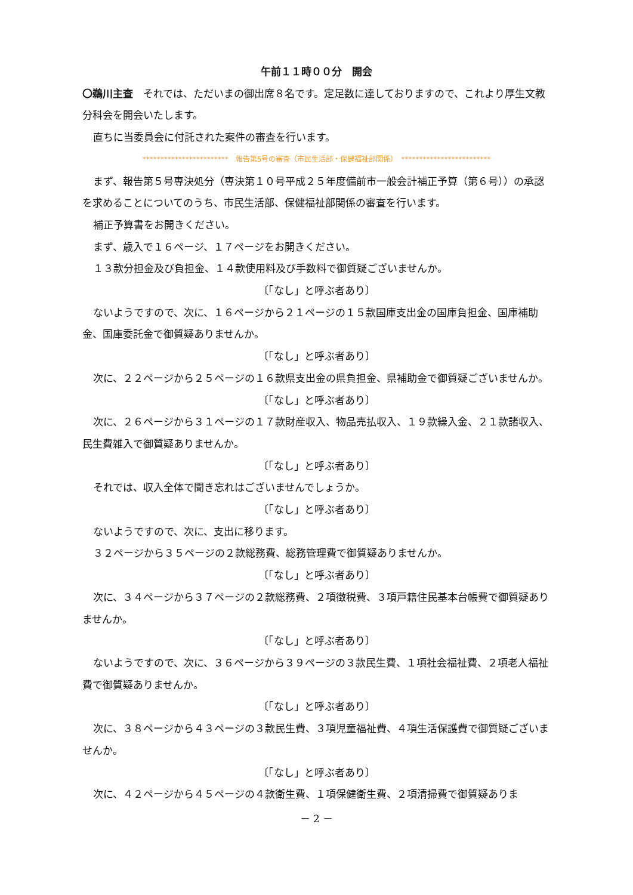午前１１時００分　開会
〇鵜川主査　それでは、ただいまの御出席８名です。定足数に達しておりますので、これより厚生文教分科会を開会いたします。
直ちに当委員会に付託された案件の審査を行います。
************************　報告第5号の審査（市民生活部・保健福祉部関係）　*************************
まず、報告第５号専決処分（専決第１０号平成２５年度備前市一般会計補正予算（第６号））の承認を求めることについてのうち、市民生活部、保健福祉部関係の審査を行います。
補正予算書をお開きください。
まず、歳入で１６ページ、１７ページをお開きください。
１３款分担金及び負担金、１４款使用料及び手数料で御質疑ございませんか。
〔「なし」と呼ぶ者あり〕
ないようですので、次に、１６ページから２１ページの１５款国庫支出金の国庫負担金、国庫補助金、国庫委託金で御質疑ありませんか。
〔「なし」と呼ぶ者あり〕
次に、２２ページから２５ページの１６款県支出金の県負担金、県補助金で御質疑ございませんか。
〔「なし」と呼ぶ者あり〕
次に、２６ページから３１ページの１７款財産収入、物品売払収入、１９款繰入金、２１款諸収入、民生費雑入で御質疑ありませんか。
〔「なし」と呼ぶ者あり〕
それでは、収入全体で聞き忘れはございませんでしょうか。
〔「なし」と呼ぶ者あり〕
ないようですので、次に、支出に移ります。
３２ページから３５ページの２款総務費、総務管理費で御質疑ありませんか。
〔「なし」と呼ぶ者あり〕
次に、３４ページから３７ページの２款総務費、２項徴税費、３項戸籍住民基本台帳費で御質疑ありませんか。
〔「なし」と呼ぶ者あり〕
ないようですので、次に、３６ページから３９ページの３款民生費、１項社会福祉費、２項老人福祉費で御質疑ありませんか。
〔「なし」と呼ぶ者あり〕
次に、３８ページから４３ページの３款民生費、３項児童福祉費、４項生活保護費で御質疑ございませんか。
〔「なし」と呼ぶ者あり〕
次に、４２ページから４５ページの４款衛生費、１項保健衛生費、２項清掃費で御質疑ありま
－ 2 －